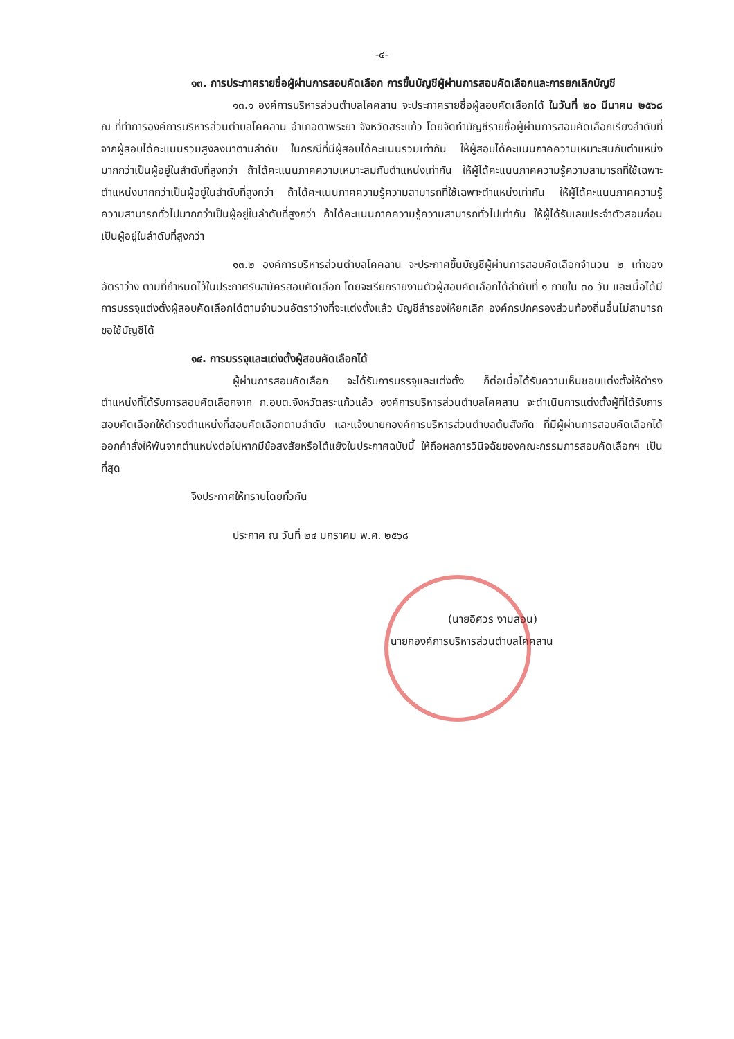-๔-
๑๓. การประกาศรายชื่อผู้ผ่านการสอบคัดเลือก การขึ้นบัญชีผู้ผ่านการสอบคัดเลือกและการยกเลิกบัญชี
๑๓.๑ องค์การบริหารส่วนตำบลโคคลาน จะประกาศรายชื่อผู้สอบคัดเลือกได้ ในวันที่ ๒๐ มีนาคม ๒๕๖๘ ณ ที่ทำการองค์การบริหารส่วนตำบลโคคลาน อำเภอตาพระยา จังหวัดสระแก้ว โดยจัดทำบัญชีรายชื่อผู้ผ่านการสอบคัดเลือกเรียงลำดับที่จากผู้สอบได้คะแนนรวมสูงลงมาตามลำดับ ในกรณีที่มีผู้สอบได้คะแนนรวมเท่ากัน ให้ผู้สอบได้คะแนนภาคความเหมาะสมกับตำแหน่งมากกว่าเป็นผู้อยู่ในลำดับที่สูงกว่า ถ้าได้คะแนนภาคความเหมาะสมกับตำแหน่งเท่ากัน ให้ผู้ได้คะแนนภาคความรู้ความสามารถที่ใช้เฉพาะตำแหน่งมากกว่าเป็นผู้อยู่ในลำดับที่สูงกว่า ถ้าได้คะแนนภาคความรู้ความสามารถที่ใช้เฉพาะตำแหน่งเท่ากัน ให้ผู้ได้คะแนนภาคความรู้ความสามารถทั่วไปมากกว่าเป็นผู้อยู่ในลำดับที่สูงกว่า ถ้าได้คะแนนภาคความรู้ความสามารถทั่วไปเท่ากัน ให้ผู้ได้รับเลขประจำตัวสอบก่อนเป็นผู้อยู่ในลำดับที่สูงกว่า
๑๓.๒ องค์การบริหารส่วนตำบลโคคลาน จะประกาศขึ้นบัญชีผู้ผ่านการสอบคัดเลือกจำนวน ๒ เท่าของอัตราว่าง ตามที่กำหนดไว้ในประกาศรับสมัครสอบคัดเลือก โดยจะเรียกรายงานตัวผู้สอบคัดเลือกได้ลำดับที่ ๑ ภายใน ๓๐ วัน และเมื่อได้มีการบรรจุแต่งตั้งผู้สอบคัดเลือกได้ตามจำนวนอัตราว่างที่จะแต่งตั้งแล้ว บัญชีสำรองให้ยกเลิก องค์กรปกครองส่วนท้องถิ่นอื่นไม่สามารถขอใช้บัญชีได้
๑๔. การบรรจุและแต่งตั้งผู้สอบคัดเลือกได้
ผู้ผ่านการสอบคัดเลือก จะได้รับการบรรจุและแต่งตั้ง ก็ต่อเมื่อได้รับความเห็นชอบแต่งตั้งให้ดำรงตำแหน่งที่ได้รับการสอบคัดเลือกจาก ก.อบต.จังหวัดสระแก้วแล้ว องค์การบริหารส่วนตำบลโคคลาน จะดำเนินการแต่งตั้งผู้ที่ได้รับการสอบคัดเลือกให้ดำรงตำแหน่งที่สอบคัดเลือกตามลำดับ และแจ้งนายกองค์การบริหารส่วนตำบลต้นสังกัด ที่มีผู้ผ่านการสอบคัดเลือกได้ออกคำสั่งให้พ้นจากตำแหน่งต่อไปหากมีข้อสงสัยหรือโต้แย้งในประกาศฉบับนี้ ให้ถือผลการวินิจฉัยของคณะกรรมการสอบคัดเลือกฯ เป็นที่สุด
จึงประกาศให้ทราบโดยทั่วกัน
ประกาศ ณ วันที่ ๒๔ มกราคม พ.ศ. ๒๕๖๘
(นายอิศวร งามสอน)
นายกองค์การบริหารส่วนตำบลโคคลาน